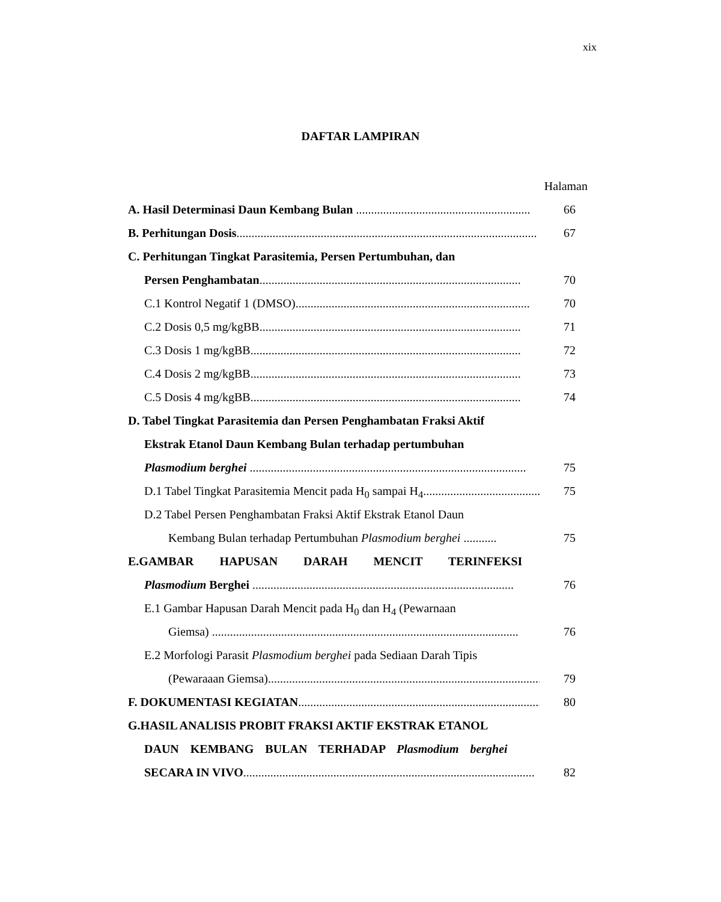xix
DAFTAR LAMPIRAN
Halaman
A. Hasil Determinasi Daun Kembang Bulan .......................................................... 66
B. Perhitungan Dosis.................................................................................................... 67
C. Perhitungan Tingkat Parasitemia, Persen Pertumbuhan, dan
Persen Penghambatan....................................................................................... 70
C.1 Kontrol Negatif 1 (DMSO).............................................................................. 70
C.2 Dosis 0,5 mg/kgBB....................................................................................... 71
C.3 Dosis 1 mg/kgBB.......................................................................................... 72
C.4 Dosis 2 mg/kgBB.......................................................................................... 73
C.5 Dosis 4 mg/kgBB.......................................................................................... 74
D. Tabel Tingkat Parasitemia dan Persen Penghambatan Fraksi Aktif
Ekstrak Etanol Daun Kembang Bulan terhadap pertumbuhan
Plasmodium berghei ............................................................................................ 75
D.1 Tabel Tingkat Parasitemia Mencit pada H<sub>0</sub> sampai H<sub>4</sub>........................................ 75
D.2 Tabel Persen Penghambatan Fraksi Aktif Ekstrak Etanol Daun
Kembang Bulan terhadap Pertumbuhan Plasmodium berghei ........... 75
E.GAMBAR HAPUSAN DARAH MENCIT TERINFEKSI
Plasmodium Berghei ....................................................................................... 76
E.1 Gambar Hapusan Darah Mencit pada H<sub>0</sub> dan H<sub>4</sub> (Pewarnaan
Giemsa) ...................................................................................................... 76
E.2 Morfologi Parasit Plasmodium berghei pada Sediaan Darah Tipis
(Pewaraaan Giemsa)........................................................................................... 79
F. DOKUMENTASI KEGIATAN.................................................................................... 80
G.HASIL ANALISIS PROBIT FRAKSI AKTIF EKSTRAK ETANOL
DAUN KEMBANG BULAN TERHADAP Plasmodium berghei
SECARA IN VIVO................................................................................................. 82